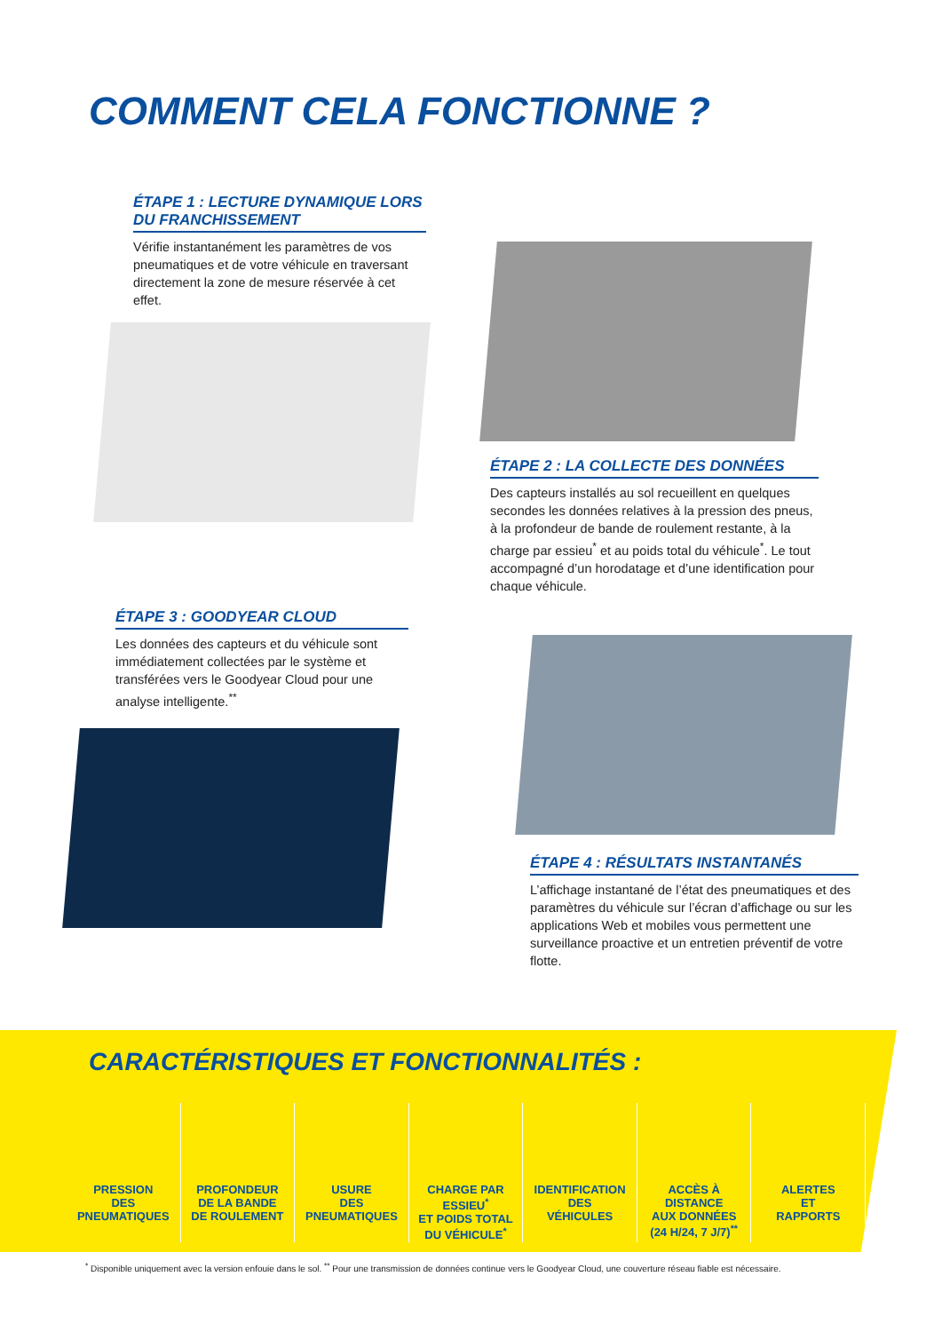COMMENT CELA FONCTIONNE ?
ÉTAPE 1 : LECTURE DYNAMIQUE LORS DU FRANCHISSEMENT
Vérifie instantanément les paramètres de vos pneumatiques et de votre véhicule en traversant directement la zone de mesure réservée à cet effet.
ÉTAPE 2 : LA COLLECTE DES DONNÉES
Des capteurs installés au sol recueillent en quelques secondes les données relatives à la pression des pneus, à la profondeur de bande de roulement restante, à la charge par essieu<sup>*</sup> et au poids total du véhicule<sup>*</sup>. Le tout accompagné d’un horodatage et d’une identification pour chaque véhicule.
ÉTAPE 3 : GOODYEAR CLOUD
Les données des capteurs et du véhicule sont immédiatement collectées par le système et transférées vers le Goodyear Cloud pour une analyse intelligente.<sup>**</sup>
ÉTAPE 4 : RÉSULTATS INSTANTANÉS
L’affichage instantané de l’état des pneumatiques et des paramètres du véhicule sur l’écran d’affichage ou sur les applications Web et mobiles vous permettent une surveillance proactive et un entretien préventif de votre flotte.
CARACTÉRISTIQUES ET FONCTIONNALITÉS :
PRESSION
DES
PNEUMATIQUES
PROFONDEUR
DE LA BANDE
DE ROULEMENT
USURE
DES
PNEUMATIQUES
CHARGE PAR ESSIEU<sup>*</sup>
ET POIDS TOTAL
DU VÉHICULE<sup>*</sup>
IDENTIFICATION
DES
VÉHICULES
ACCÈS À DISTANCE
AUX DONNÉES
(24 H/24, 7 J/7)<sup>**</sup>
ALERTES
ET
RAPPORTS
<sup>*</sup> Disponible uniquement avec la version enfouie dans le sol. <sup>**</sup> Pour une transmission de données continue vers le Goodyear Cloud, une couverture réseau fiable est nécessaire.